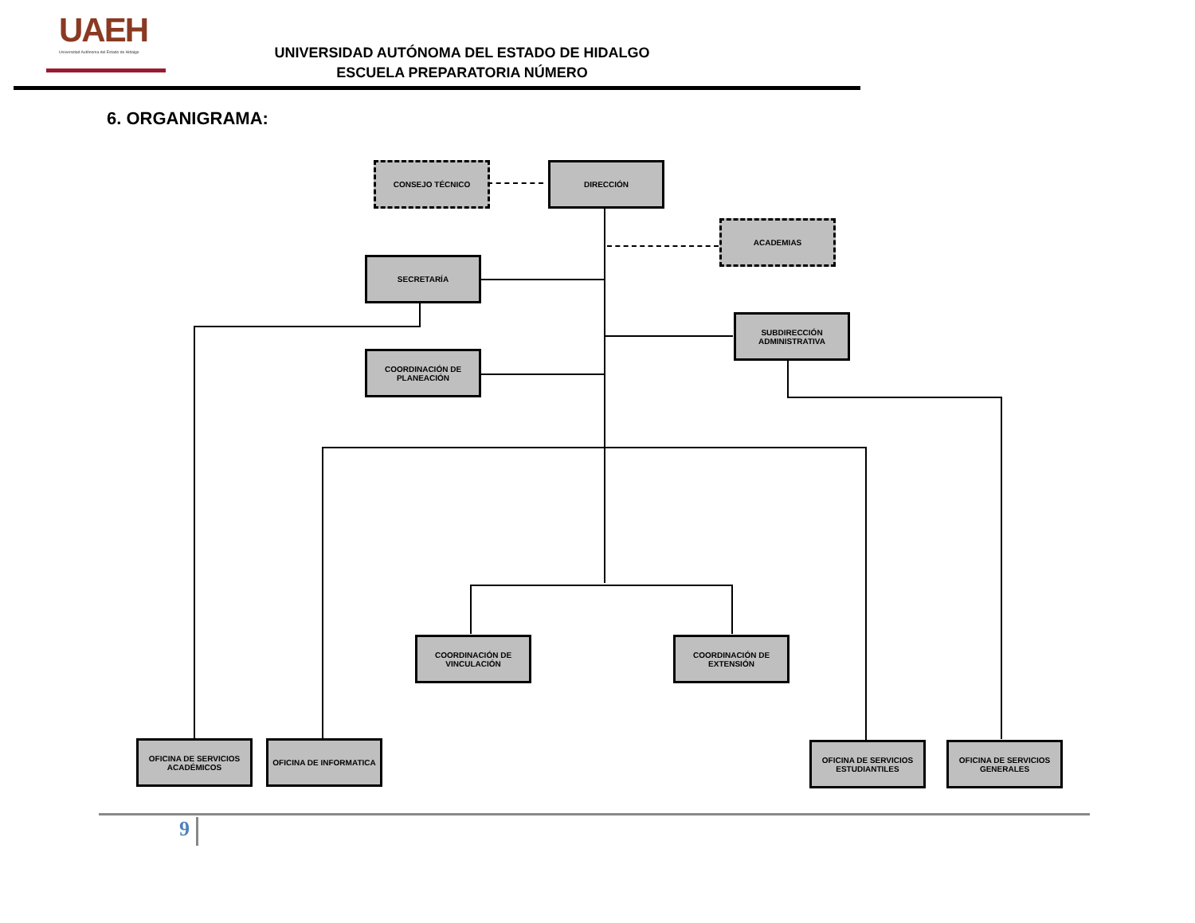UAEH
Universidad Autónoma del Estado de Hidalgo
UNIVERSIDAD AUTÓNOMA DEL ESTADO DE HIDALGO
ESCUELA PREPARATORIA NÚMERO
6. ORGANIGRAMA:
CONSEJO TÉCNICO DIRECCIÓN
ACADEMIAS
SECRETARÍA
SUBDIRECCIÓN ADMINISTRATIVA
COORDINACIÓN DE PLANEACIÓN
COORDINACIÓN DE VINCULACIÓN
COORDINACIÓN DE EXTENSIÓN
OFICINA DE SERVICIOS ACADÉMICOS
OFICINA DE INFORMATICA
OFICINA DE SERVICIOS ESTUDIANTILES
OFICINA DE SERVICIOS GENERALES
9